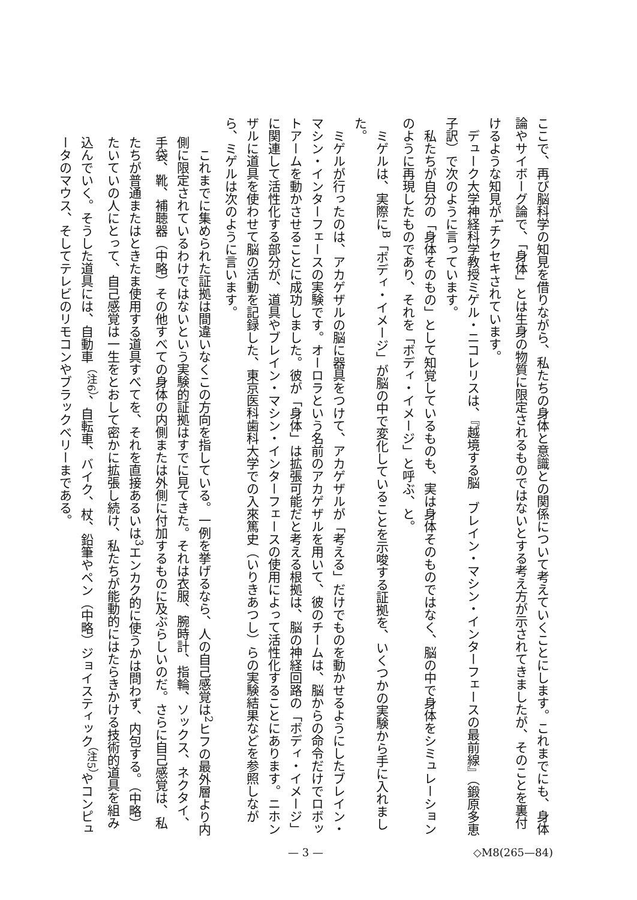ここで、再び脳科学の知見を借りながら、私たちの身体と意識との関係について考えていくことにします。これまでにも、身体論やサイボーグ論で、「身体」とは生身の物質に限定されるものではないとする考え方が示されてきましたが、そのことを裏付けるような知見が<sup>1</sup>チクセキされています。
デューク大学神経科学教授ミゲル・ニコレリスは、『越境する脳　ブレイン・マシン・インターフェースの最前線』（鍛原多恵子訳）で次のように言っています。
私たちが自分の「身体そのもの」として知覚しているものも、実は身体そのものではなく、脳の中で身体をシミュレーションのように再現したものであり、それを「ボディ・イメージ」と呼ぶ、と。
ミゲルは、実際に<sup>B</sup>「ボディ・イメージ」が脳の中で変化していることを示唆する証拠を、いくつかの実験から手に入れました。
ミゲルが行ったのは、アカゲザルの脳に器具をつけて、アカゲザルが「考える」だけでものを動かせるようにしたブレイン・マシン・インターフェースの実験です。オーロラという名前のアカゲザルを用いて、彼のチームは、脳からの命令だけでロボットアームを動かさせることに成功しました。彼が「身体」は拡張可能だと考える根拠は、脳の神経回路の「ボディ・イメージ」に関連して活性化する部分が、道具やブレイン・マシン・インターフェースの使用によって活性化することにあります。ニホンザルに道具を使わせて脳の活動を記録した、東京医科歯科大学での入來篤史（いりきあつし）らの実験結果などを参照しながら、ミゲルは次のように言います。
これまでに集められた証拠は間違いなくこの方向を指している。一例を挙げるなら、人の自己感覚は<sup>2</sup>ヒフの最外層より内側に限定されているわけではないという実験的証拠はすでに見てきた。それは衣服、腕時計、指輪、ソックス、ネクタイ、手袋、靴、補聴器（中略）その他すべての身体の内側または外側に付加するものに及ぶらしいのだ。さらに自己感覚は、私たちが普通またはときたま使用する道具すべてを、それを直接あるいは<sup>3</sup>エンカク的に使うかは問わず、内包する。（中略）たいていの人にとって、自己感覚は一生をとおして密かに拡張し続け、私たちが能動的にはたらきかける技術的道具を組み込んでいく。そうした道具には、自動車<sup>（注6）</sup>、自転車、バイク、杖、鉛筆やペン（中略）ジョイスティック<sup>（注5）</sup>やコンピュータのマウス、そしてテレビのリモコンやブラックベリーまである。
— 3 — ◇M8(265—84)